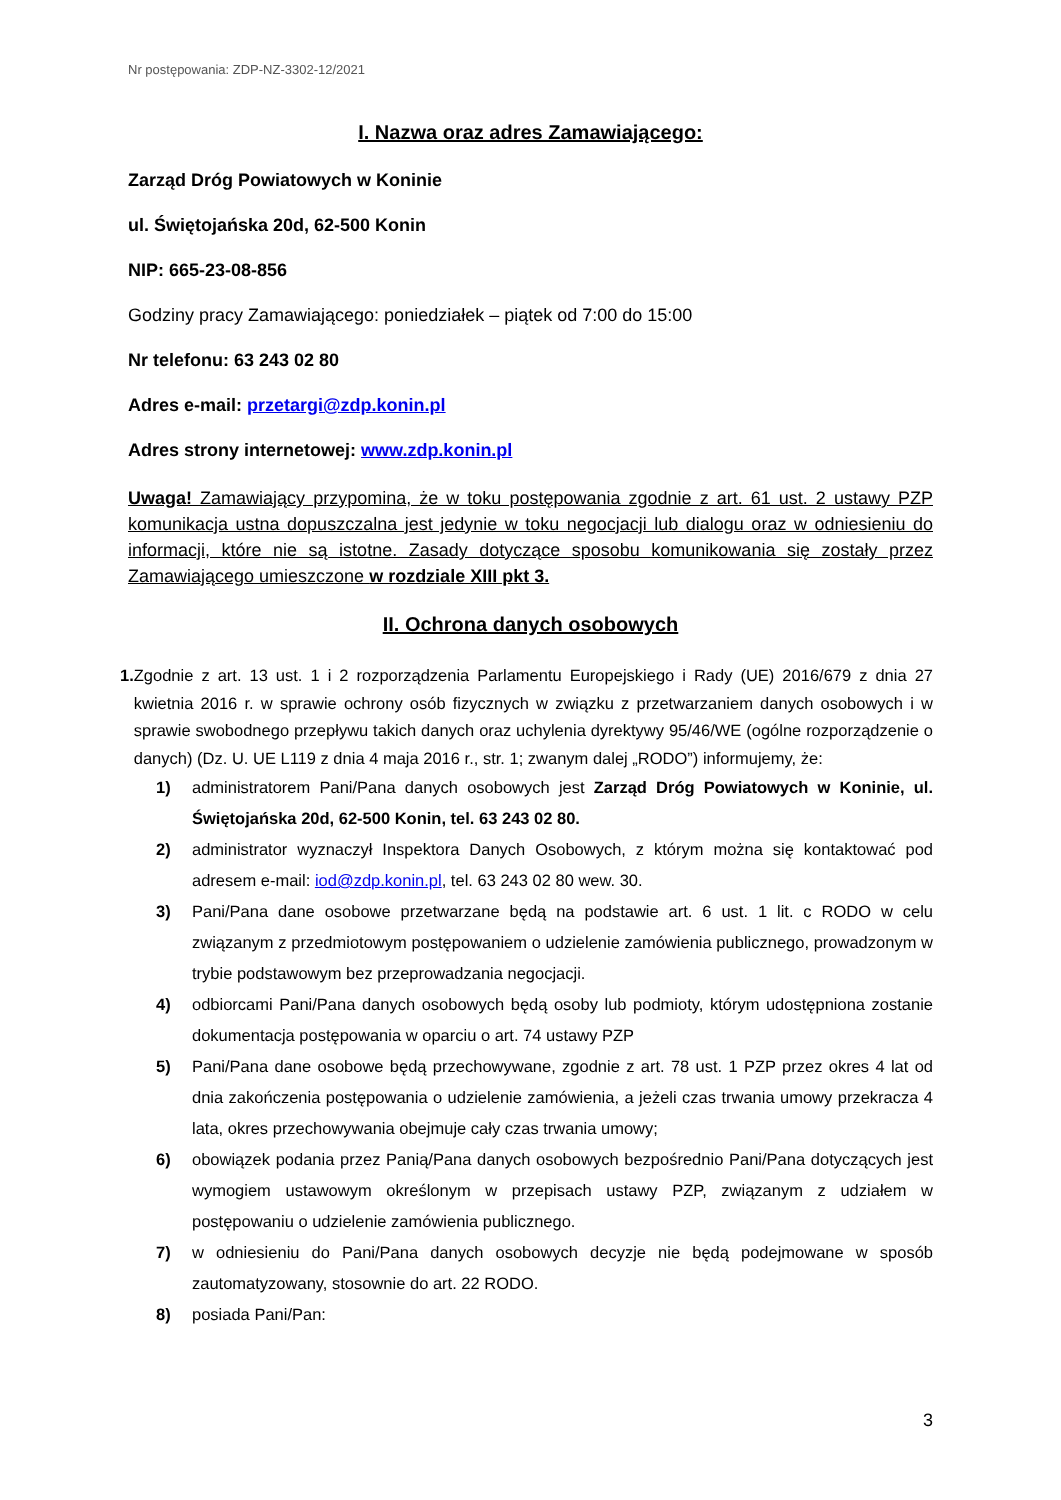Nr postępowania: ZDP-NZ-3302-12/2021
I. Nazwa oraz adres Zamawiającego:
Zarząd Dróg Powiatowych w Koninie
ul. Świętojańska 20d, 62-500 Konin
NIP: 665-23-08-856
Godziny pracy Zamawiającego: poniedziałek – piątek od 7:00 do 15:00
Nr telefonu: 63 243 02 80
Adres e-mail: przetargi@zdp.konin.pl
Adres strony internetowej: www.zdp.konin.pl
Uwaga! Zamawiający przypomina, że w toku postępowania zgodnie z art. 61 ust. 2 ustawy PZP komunikacja ustna dopuszczalna jest jedynie w toku negocjacji lub dialogu oraz w odniesieniu do informacji, które nie są istotne. Zasady dotyczące sposobu komunikowania się zostały przez Zamawiającego umieszczone w rozdziale XIII pkt 3.
II. Ochrona danych osobowych
1. Zgodnie z art. 13 ust. 1 i 2 rozporządzenia Parlamentu Europejskiego i Rady (UE) 2016/679 z dnia 27 kwietnia 2016 r. w sprawie ochrony osób fizycznych w związku z przetwarzaniem danych osobowych i w sprawie swobodnego przepływu takich danych oraz uchylenia dyrektywy 95/46/WE (ogólne rozporządzenie o danych) (Dz. U. UE L119 z dnia 4 maja 2016 r., str. 1; zwanym dalej „RODO”) informujemy, że:
1) administratorem Pani/Pana danych osobowych jest Zarząd Dróg Powiatowych w Koninie, ul. Świętojańska 20d, 62-500 Konin, tel. 63 243 02 80.
2) administrator wyznaczył Inspektora Danych Osobowych, z którym można się kontaktować pod adresem e-mail: iod@zdp.konin.pl, tel. 63 243 02 80 wew. 30.
3) Pani/Pana dane osobowe przetwarzane będą na podstawie art. 6 ust. 1 lit. c RODO w celu związanym z przedmiotowym postępowaniem o udzielenie zamówienia publicznego, prowadzonym w trybie podstawowym bez przeprowadzania negocjacji.
4) odbiorcami Pani/Pana danych osobowych będą osoby lub podmioty, którym udostępniona zostanie dokumentacja postępowania w oparciu o art. 74 ustawy PZP
5) Pani/Pana dane osobowe będą przechowywane, zgodnie z art. 78 ust. 1 PZP przez okres 4 lat od dnia zakończenia postępowania o udzielenie zamówienia, a jeżeli czas trwania umowy przekracza 4 lata, okres przechowywania obejmuje cały czas trwania umowy;
6) obowiązek podania przez Panią/Pana danych osobowych bezpośrednio Pani/Pana dotyczących jest wymogiem ustawowym określonym w przepisach ustawy PZP, związanym z udziałem w postępowaniu o udzielenie zamówienia publicznego.
7) w odniesieniu do Pani/Pana danych osobowych decyzje nie będą podejmowane w sposób zautomatyzowany, stosownie do art. 22 RODO.
8) posiada Pani/Pan:
3